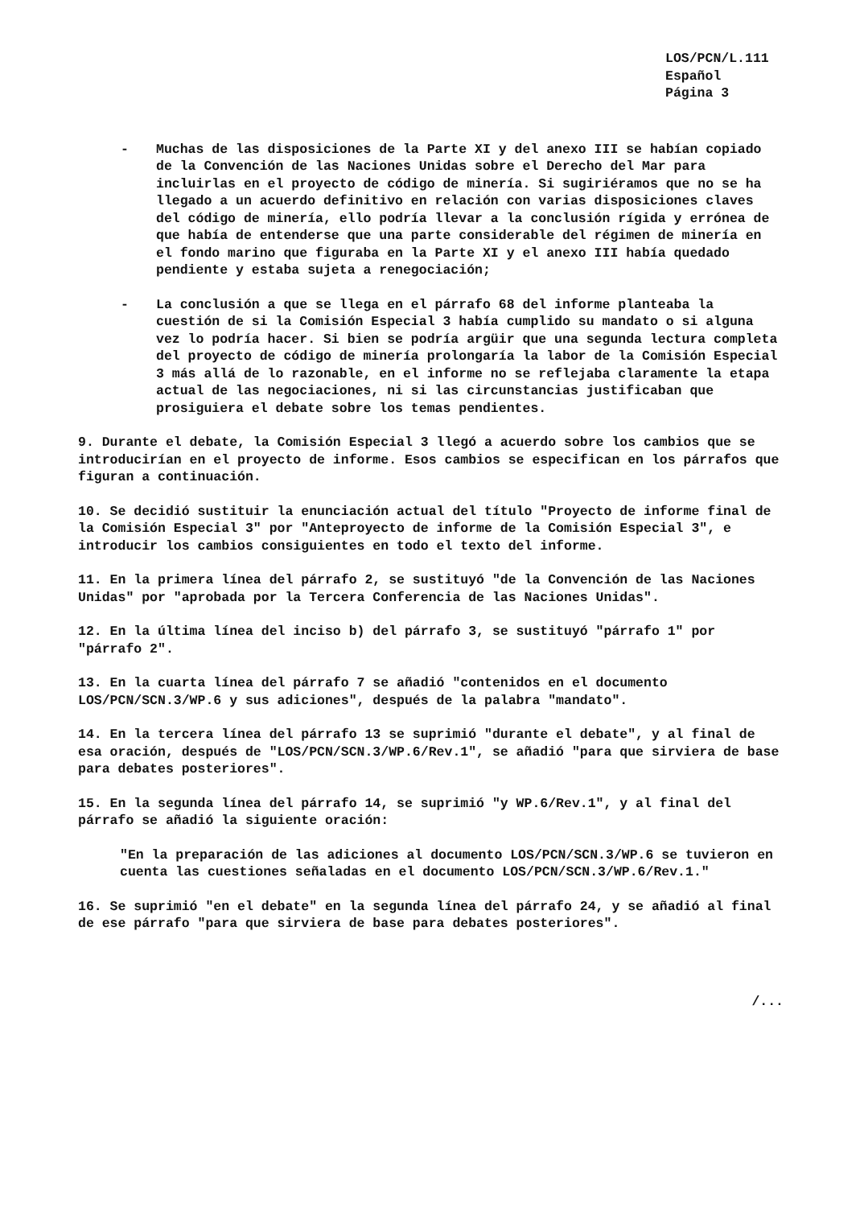LOS/PCN/L.111
Español
Página 3
- Muchas de las disposiciones de la Parte XI y del anexo III se habían copiado de la Convención de las Naciones Unidas sobre el Derecho del Mar para incluirlas en el proyecto de código de minería. Si sugiriéramos que no se ha llegado a un acuerdo definitivo en relación con varias disposiciones claves del código de minería, ello podría llevar a la conclusión rígida y errónea de que había de entenderse que una parte considerable del régimen de minería en el fondo marino que figuraba en la Parte XI y el anexo III había quedado pendiente y estaba sujeta a renegociación;
- La conclusión a que se llega en el párrafo 68 del informe planteaba la cuestión de si la Comisión Especial 3 había cumplido su mandato o si alguna vez lo podría hacer. Si bien se podría argüir que una segunda lectura completa del proyecto de código de minería prolongaría la labor de la Comisión Especial 3 más allá de lo razonable, en el informe no se reflejaba claramente la etapa actual de las negociaciones, ni si las circunstancias justificaban que prosiguiera el debate sobre los temas pendientes.
9. Durante el debate, la Comisión Especial 3 llegó a acuerdo sobre los cambios que se introducirían en el proyecto de informe. Esos cambios se especifican en los párrafos que figuran a continuación.
10. Se decidió sustituir la enunciación actual del título "Proyecto de informe final de la Comisión Especial 3" por "Anteproyecto de informe de la Comisión Especial 3", e introducir los cambios consiguientes en todo el texto del informe.
11. En la primera línea del párrafo 2, se sustituyó "de la Convención de las Naciones Unidas" por "aprobada por la Tercera Conferencia de las Naciones Unidas".
12. En la última línea del inciso b) del párrafo 3, se sustituyó "párrafo 1" por "párrafo 2".
13. En la cuarta línea del párrafo 7 se añadió "contenidos en el documento LOS/PCN/SCN.3/WP.6 y sus adiciones", después de la palabra "mandato".
14. En la tercera línea del párrafo 13 se suprimió "durante el debate", y al final de esa oración, después de "LOS/PCN/SCN.3/WP.6/Rev.1", se añadió "para que sirviera de base para debates posteriores".
15. En la segunda línea del párrafo 14, se suprimió "y WP.6/Rev.1", y al final del párrafo se añadió la siguiente oración:
"En la preparación de las adiciones al documento LOS/PCN/SCN.3/WP.6 se tuvieron en cuenta las cuestiones señaladas en el documento LOS/PCN/SCN.3/WP.6/Rev.1."
16. Se suprimió "en el debate" en la segunda línea del párrafo 24, y se añadió al final de ese párrafo "para que sirviera de base para debates posteriores".
/...